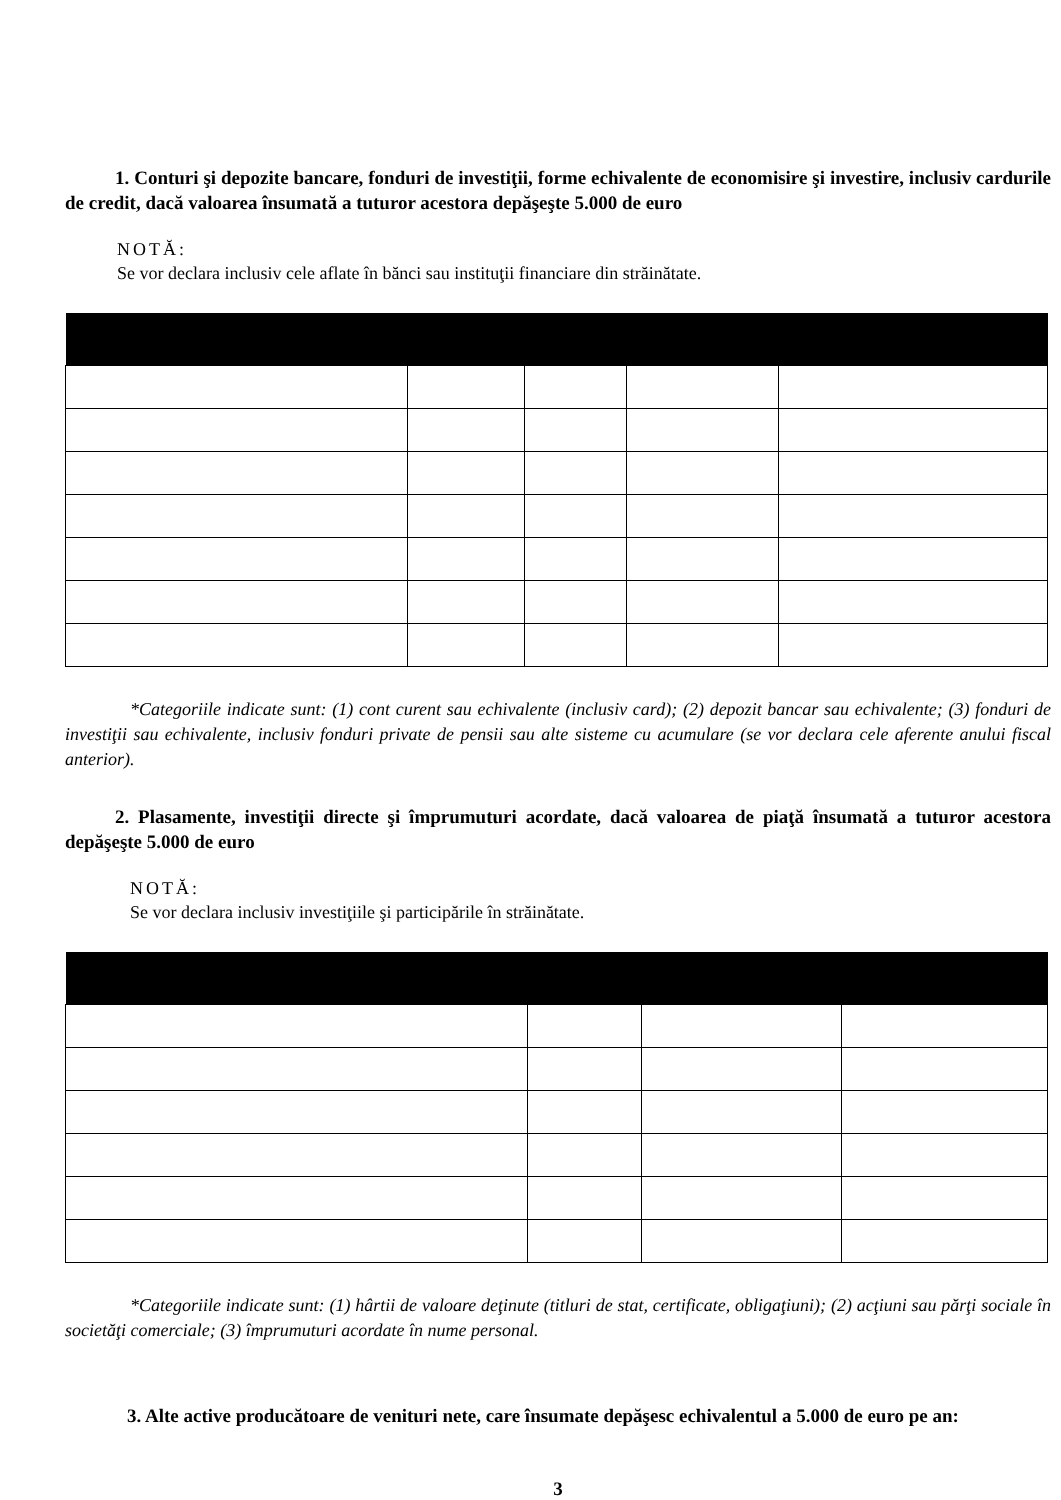1. Conturi şi depozite bancare, fonduri de investiţii, forme echivalente de economisire şi investire, inclusiv cardurile de credit, dacă valoarea însumată a tuturor acestora depăşeşte 5.000 de euro
NOTĂ:
Se vor declara inclusiv cele aflate în bănci sau instituţii financiare din străinătate.
*Categoriile indicate sunt: (1) cont curent sau echivalente (inclusiv card); (2) depozit bancar sau echivalente; (3) fonduri de investiţii sau echivalente, inclusiv fonduri private de pensii sau alte sisteme cu acumulare (se vor declara cele aferente anului fiscal anterior).
2. Plasamente, investiţii directe şi împrumuturi acordate, dacă valoarea de piaţă însumată a tuturor acestora depăşeşte 5.000 de euro
NOTĂ:
Se vor declara inclusiv investiţiile şi participările în străinătate.
*Categoriile indicate sunt: (1) hârtii de valoare deţinute (titluri de stat, certificate, obligaţiuni); (2) acţiuni sau părţi sociale în societăţi comerciale; (3) împrumuturi acordate în nume personal.
3. Alte active producătoare de venituri nete, care însumate depăşesc echivalentul a 5.000 de euro pe an:
3